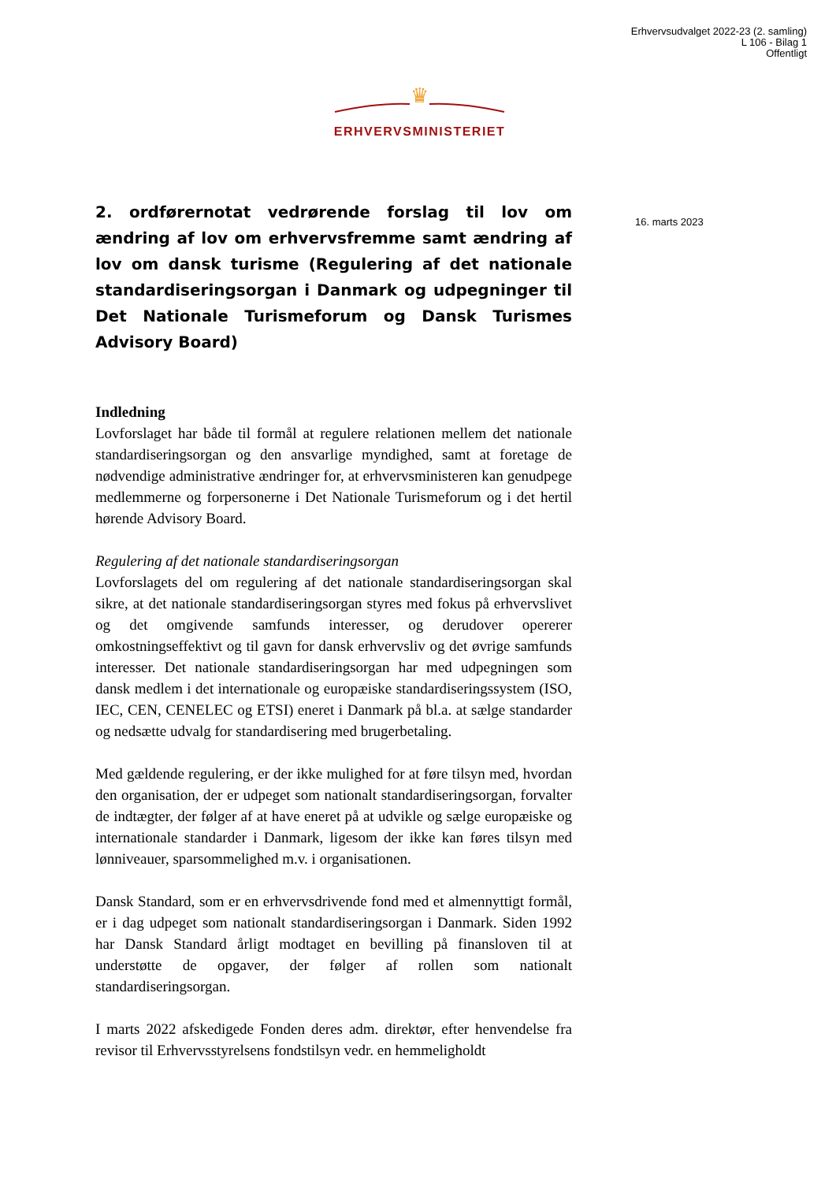Erhvervsudvalget 2022-23 (2. samling)
L 106 - Bilag 1
Offentligt
♛
ERHVERVSMINISTERIET
16. marts 2023
2. ordførernotat vedrørende forslag til lov om ændring af lov om erhvervsfremme samt ændring af lov om dansk turisme (Regulering af det nationale standardiseringsorgan i Danmark og udpegninger til Det Nationale Turismeforum og Dansk Turismes Advisory Board)
Indledning
Lovforslaget har både til formål at regulere relationen mellem det nationale standardiseringsorgan og den ansvarlige myndighed, samt at foretage de nødvendige administrative ændringer for, at erhvervsministeren kan genudpege medlemmerne og forpersonerne i Det Nationale Turismeforum og i det hertil hørende Advisory Board.
Regulering af det nationale standardiseringsorgan
Lovforslagets del om regulering af det nationale standardiseringsorgan skal sikre, at det nationale standardiseringsorgan styres med fokus på erhvervslivet og det omgivende samfunds interesser, og derudover opererer omkostningseffektivt og til gavn for dansk erhvervsliv og det øvrige samfunds interesser. Det nationale standardiseringsorgan har med udpegningen som dansk medlem i det internationale og europæiske standardiseringssystem (ISO, IEC, CEN, CENELEC og ETSI) eneret i Danmark på bl.a. at sælge standarder og nedsætte udvalg for standardisering med brugerbetaling.
Med gældende regulering, er der ikke mulighed for at føre tilsyn med, hvordan den organisation, der er udpeget som nationalt standardiseringsorgan, forvalter de indtægter, der følger af at have eneret på at udvikle og sælge europæiske og internationale standarder i Danmark, ligesom der ikke kan føres tilsyn med lønniveauer, sparsommelighed m.v. i organisationen.
Dansk Standard, som er en erhvervsdrivende fond med et almennyttigt formål, er i dag udpeget som nationalt standardiseringsorgan i Danmark. Siden 1992 har Dansk Standard årligt modtaget en bevilling på finansloven til at understøtte de opgaver, der følger af rollen som nationalt standardiseringsorgan.
I marts 2022 afskedigede Fonden deres adm. direktør, efter henvendelse fra revisor til Erhvervsstyrelsens fondstilsyn vedr. en hemmeligholdt